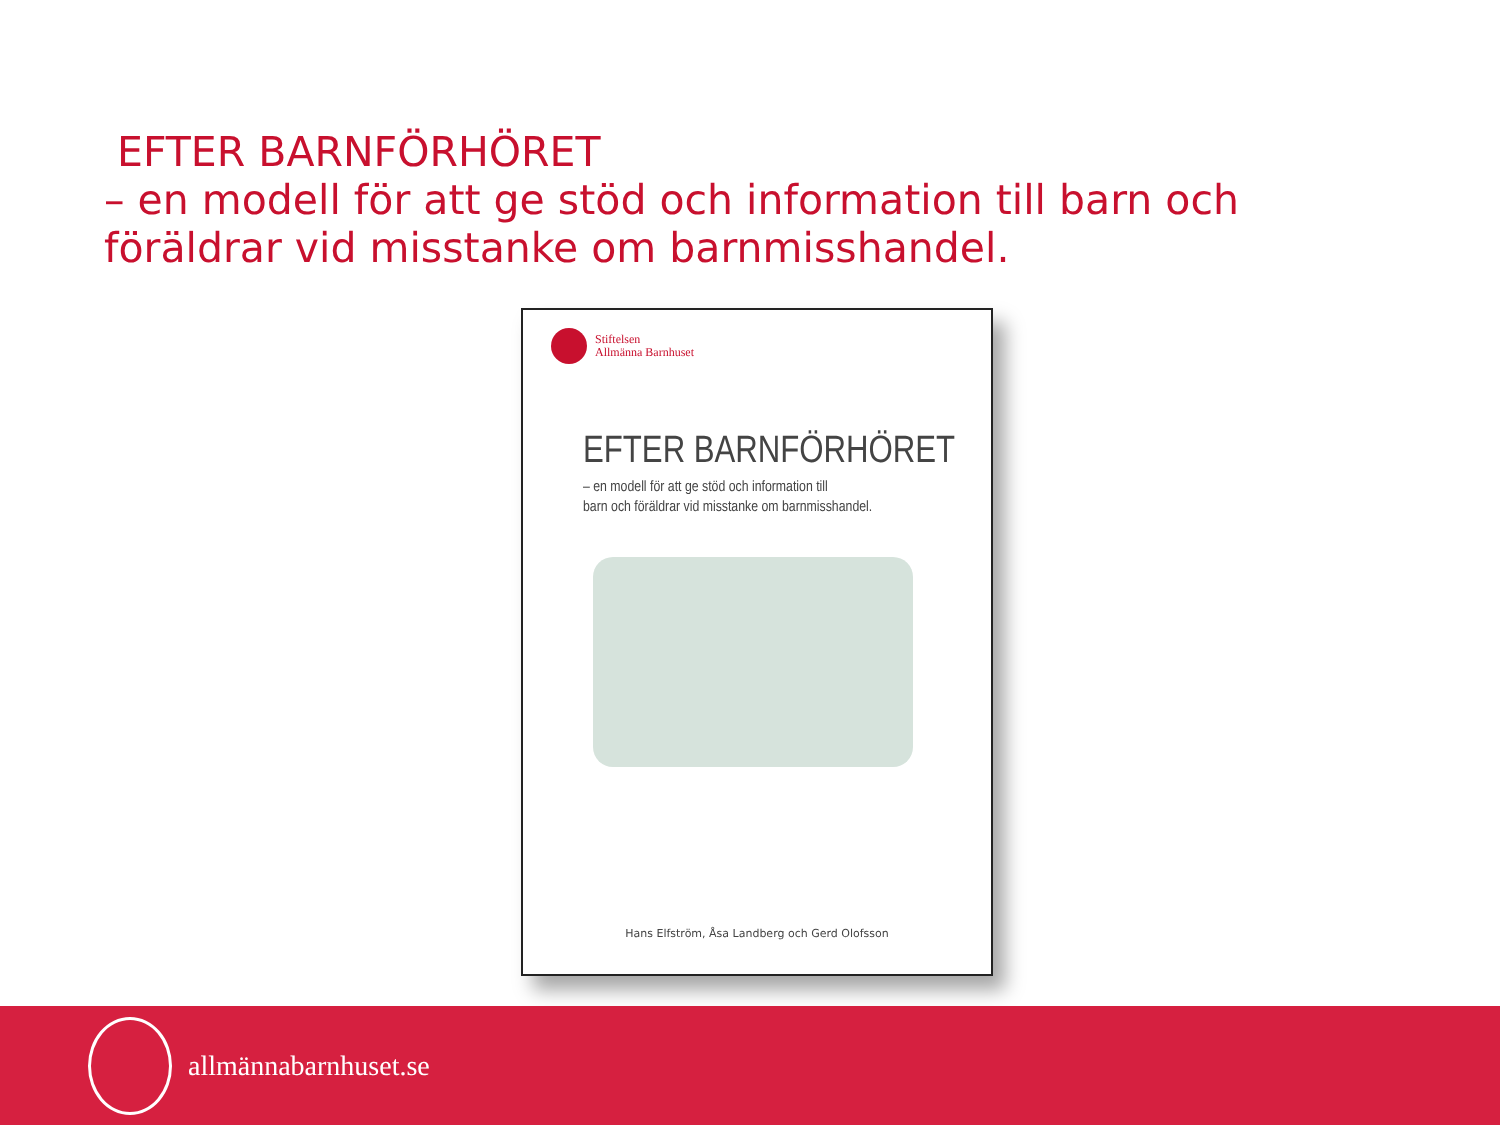EFTER BARNFÖRHÖRET
– en modell för att ge stöd och information till barn och föräldrar vid misstanke om barnmisshandel.
Stiftelsen
Allmänna Barnhuset
EFTER BARNFÖRHÖRET
– en modell för att ge stöd och information till
barn och föräldrar vid misstanke om barnmisshandel.
Hans Elfström, Åsa Landberg och Gerd Olofsson
allmännabarnhuset.se